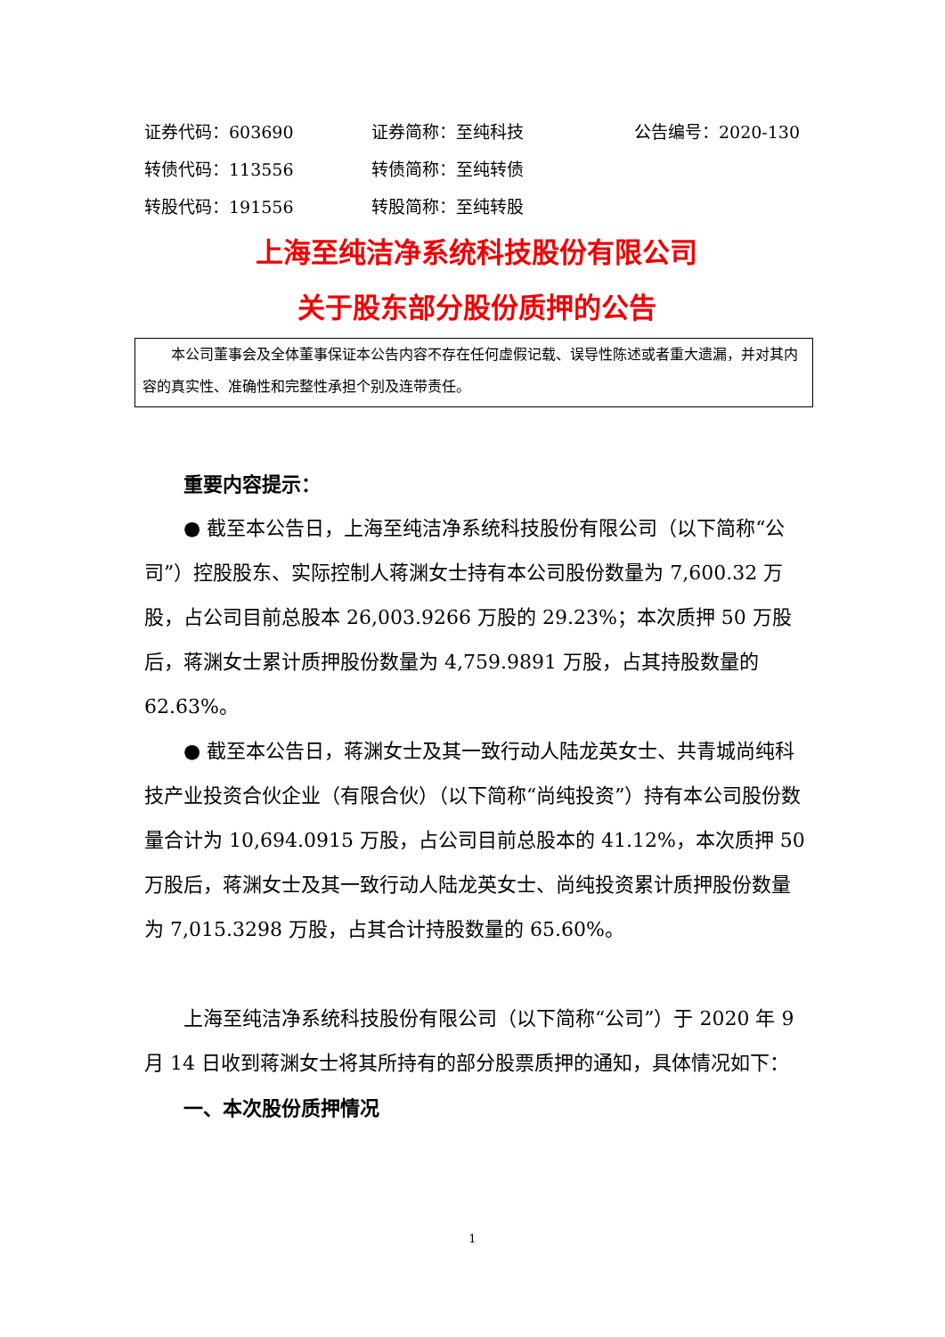证券代码：603690 证券简称：至纯科技 公告编号：2020-130
转债代码：113556 转债简称：至纯转债
转股代码：191556 转股简称：至纯转股
上海至纯洁净系统科技股份有限公司
关于股东部分股份质押的公告
本公司董事会及全体董事保证本公告内容不存在任何虚假记载、误导性陈述或者重大遗漏，并对其内容的真实性、准确性和完整性承担个别及连带责任。
重要内容提示：
● 截至本公告日，上海至纯洁净系统科技股份有限公司（以下简称“公司”）控股股东、实际控制人蒋渊女士持有本公司股份数量为 7,600.32 万股，占公司目前总股本 26,003.9266 万股的 29.23%；本次质押 50 万股后，蒋渊女士累计质押股份数量为 4,759.9891 万股，占其持股数量的 62.63%。
● 截至本公告日，蒋渊女士及其一致行动人陆龙英女士、共青城尚纯科技产业投资合伙企业（有限合伙）（以下简称“尚纯投资”）持有本公司股份数量合计为 10,694.0915 万股，占公司目前总股本的 41.12%，本次质押 50 万股后，蒋渊女士及其一致行动人陆龙英女士、尚纯投资累计质押股份数量为 7,015.3298 万股，占其合计持股数量的 65.60%。
上海至纯洁净系统科技股份有限公司（以下简称“公司”）于 2020 年 9 月 14 日收到蒋渊女士将其所持有的部分股票质押的通知，具体情况如下：
一、本次股份质押情况
1